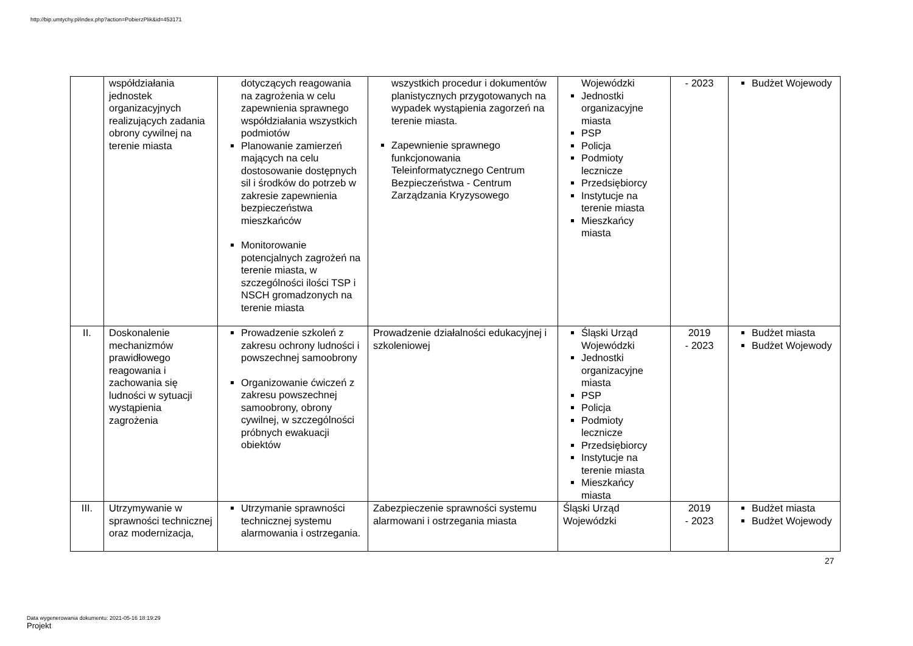http://bip.umtychy.pl/index.php?action=PobierzPlik&id=453171
| | współdziałania jednostek organizacyjnych realizujących zadania obrony cywilnej na terenie miasta | dotyczących reagowania na zagrożenia w celu zapewnienia sprawnego współdziałania wszystkich podmiotów Planowanie zamierzeń mających na celu dostosowanie dostępnych sil i środków do potrzeb w zakresie zapewnienia bezpieczeństwa mieszkańców Monitorowanie potencjalnych zagrożeń na terenie miasta, w szczególności ilości TSP i NSCH gromadzonych na terenie miasta | wszystkich procedur i dokumentów planistycznych przygotowanych na wypadek wystąpienia zagorzeń na terenie miasta. Zapewnienie sprawnego funkcjonowania Teleinformatycznego Centrum Bezpieczeństwa - Centrum Zarządzania Kryzysowego | Wojewódzki Jednostki organizacyjne miasta PSP Policja Podmioty lecznicze Przedsiębiorcy Instytucje na terenie miasta Mieszkańcy miasta | - 2023 | Budżet Wojewody |
| II. | Doskonalenie mechanizmów prawidłowego reagowania i zachowania się ludności w sytuacji wystąpienia zagrożenia | Prowadzenie szkoleń z zakresu ochrony ludności i powszechnej samoobrony Organizowanie ćwiczeń z zakresu powszechnej samoobrony, obrony cywilnej, w szczególności próbnych ewakuacji obiektów | Prowadzenie działalności edukacyjnej i szkoleniowej | Śląski Urząd Wojewódzki Jednostki organizacyjne miasta PSP Policja Podmioty lecznicze Przedsiębiorcy Instytucje na terenie miasta Mieszkańcy miasta | 2019 - 2023 | Budżet miasta Budżet Wojewody |
| III. | Utrzymywanie w sprawności technicznej oraz modernizacja, | Utrzymanie sprawności technicznej systemu alarmowania i ostrzegania. | Zabezpieczenie sprawności systemu alarmowani i ostrzegania miasta | Śląski Urząd Wojewódzki | 2019 - 2023 | Budżet miasta Budżet Wojewody |
27
Data wygenerowania dokumentu: 2021-05-16 18:19:29
Projekt